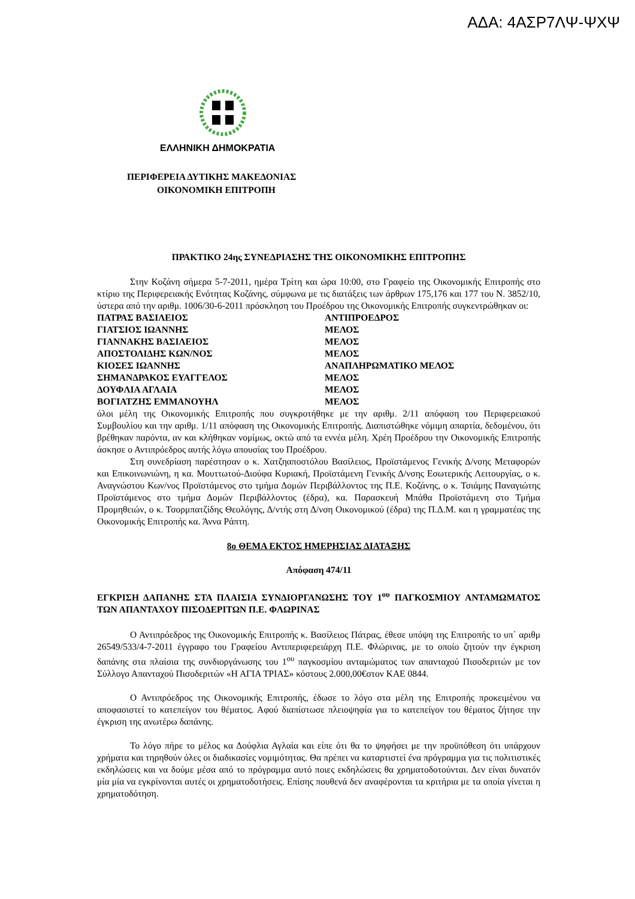ΑΔΑ: 4ΑΣΡ7ΛΨ-ΨΧΨ
ΕΛΛΗΝΙΚΗ ΔΗΜΟΚΡΑΤΙΑ
ΠΕΡΙΦΕΡΕΙΑ ΔΥΤΙΚΗΣ ΜΑΚΕΔΟΝΙΑΣ
ΟΙΚΟΝΟΜΙΚΗ ΕΠΙΤΡΟΠΗ
ΠΡΑΚΤΙΚΟ 24ης ΣΥΝΕΔΡΙΑΣΗΣ ΤΗΣ ΟΙΚΟΝΟΜΙΚΗΣ ΕΠΙΤΡΟΠΗΣ
Στην Κοζάνη σήμερα 5-7-2011, ημέρα Τρίτη και ώρα 10:00, στο Γραφείο της Οικονομικής Επιτροπής στο κτίριο της Περιφερειακής Ενότητας Κοζάνης, σύμφωνα με τις διατάξεις των άρθρων 175,176 και 177 του Ν. 3852/10, ύστερα από την αριθμ. 1006/30-6-2011 πρόσκληση του Προέδρου της Οικονομικής Επιτροπής συγκεντρώθηκαν οι:
| ΠΑΤΡΑΣ ΒΑΣΙΛΕΙΟΣ | ΑΝΤΙΠΡΟΕΔΡΟΣ |
| ΓΙΑΤΣΙΟΣ ΙΩΑΝΝΗΣ | ΜΕΛΟΣ |
| ΓΙΑΝΝΑΚΗΣ ΒΑΣΙΛΕΙΟΣ | ΜΕΛΟΣ |
| ΑΠΟΣΤΟΛΙΔΗΣ ΚΩΝ/ΝΟΣ | ΜΕΛΟΣ |
| ΚΙΟΣΕΣ ΙΩΑΝΝΗΣ | ΑΝΑΠΛΗΡΩΜΑΤΙΚΟ ΜΕΛΟΣ |
| ΣΗΜΑΝΔΡΑΚΟΣ ΕΥΑΓΓΕΛΟΣ | ΜΕΛΟΣ |
| ΔΟΥΦΛΙΑ ΑΓΛΑΙΑ | ΜΕΛΟΣ |
| ΒΟΓΙΑΤΖΗΣ ΕΜΜΑΝΟΥΗΛ | ΜΕΛΟΣ |
όλοι μέλη της Οικονομικής Επιτροπής που συγκροτήθηκε με την αριθμ. 2/11 απόφαση του Περιφερειακού Συμβουλίου και την αριθμ. 1/11 απόφαση της Οικονομικής Επιτροπής. Διαπιστώθηκε νόμιμη απαρτία, δεδομένου, ότι βρέθηκαν παρόντα, αν και κλήθηκαν νομίμως, οκτώ από τα εννέα μέλη. Χρέη Προέδρου την Οικονομικής Επιτροπής άσκησε ο Αντιπρόεδρος αυτής λόγω απουσίας του Προέδρου.
Στη συνεδρίαση παρέστησαν ο κ. Χατζηαποστόλου Βασίλειος, Προϊστάμενος Γενικής Δ/νσης Μεταφορών και Επικοινωνιώνη, η κα. Μουττωτού-Διούφα Κυριακή, Προϊστάμενη Γενικής Δ/νσης Εσωτερικής Λειτουργίας, ο κ. Αναγνώστου Κων/νος Προϊστάμενος στο τμήμα Δομών Περιβάλλοντος της Π.Ε. Κοζάνης, ο κ. Τσιάμης Παναγιώτης Προϊστάμενος στο τμήμα Δομών Περιβάλλοντος (έδρα), κα. Παρασκευή Μπάθα Προϊστάμενη στο Τμήμα Προμηθειών, ο κ. Τσορμπατζίδης Θεολόγης, Δ/ντής στη Δ/νση Οικονομικού (έδρα) της Π.Δ.Μ. και η γραμματέας της Οικονομικής Επιτροπής κα. Άννα Ράπτη.
8ο ΘΕΜΑ ΕΚΤΟΣ ΗΜΕΡΗΣΙΑΣ ΔΙΑΤΑΞΗΣ
Απόφαση 474/11
ΕΓΚΡΙΣΗ ΔΑΠΑΝΗΣ ΣΤΑ ΠΛΑΙΣΙΑ ΣΥΝΔΙΟΡΓΑΝΩΣΗΣ ΤΟΥ 1<sup>ου</sup> ΠΑΓΚΟΣΜΙΟΥ ΑΝΤΑΜΩΜΑΤΟΣ ΤΩΝ ΑΠΑΝΤΑΧΟΥ ΠΙΣΟΔΕΡΙΤΩΝ Π.Ε. ΦΛΩΡΙΝΑΣ
Ο Αντιπρόεδρος της Οικονομικής Επιτροπής κ. Βασίλειος Πάτρας, έθεσε υπόψη της Επιτροπής το υπ΄ αριθμ 26549/533/4-7-2011 έγγραφο του Γραφείου Αντιπεριφερειάρχη Π.Ε. Φλώρινας, με το οποίο ζητούν την έγκριση δαπάνης στα πλαίσια της συνδιοργάνωσης του 1<sup>ου</sup> παγκοσμίου ανταμώματος των απανταχού Πισοδεριτών με τον Σύλλογο Απανταχού Πισοδεριτών «Η ΑΓΙΑ ΤΡΙΑΣ» κόστους 2.000,00€στον ΚΑΕ 0844.
Ο Αντιπρόεδρος της Οικονομικής Επιτροπής, έδωσε το λόγο στα μέλη της Επιτροπής προκειμένου να αποφασιστεί το κατεπείγον του θέματος. Αφού διαπίστωσε πλειοψηφία για το κατεπείγον του θέματος ζήτησε την έγκριση της ανωτέρω δαπάνης.
Το λόγο πήρε το μέλος κα Δούφλια Αγλαία και είπε ότι θα το ψηφήσει με την προϋπόθεση ότι υπάρχουν χρήματα και τηρηθούν όλες οι διαδικασίες νομιμότητας. Θα πρέπει να καταρτιστεί ένα πρόγραμμα για τις πολιτιστικές εκδηλώσεις και να δούμε μέσα από το πρόγραμμα αυτό ποιες εκδηλώσεις θα χρηματοδοτούνται. Δεν είναι δυνατόν μία μία να εγκρίνονται αυτές οι χρηματοδοτήσεις. Επίσης πουθενά δεν αναφέρονται τα κριτήρια με τα οποία γίνεται η χρηματοδότηση.